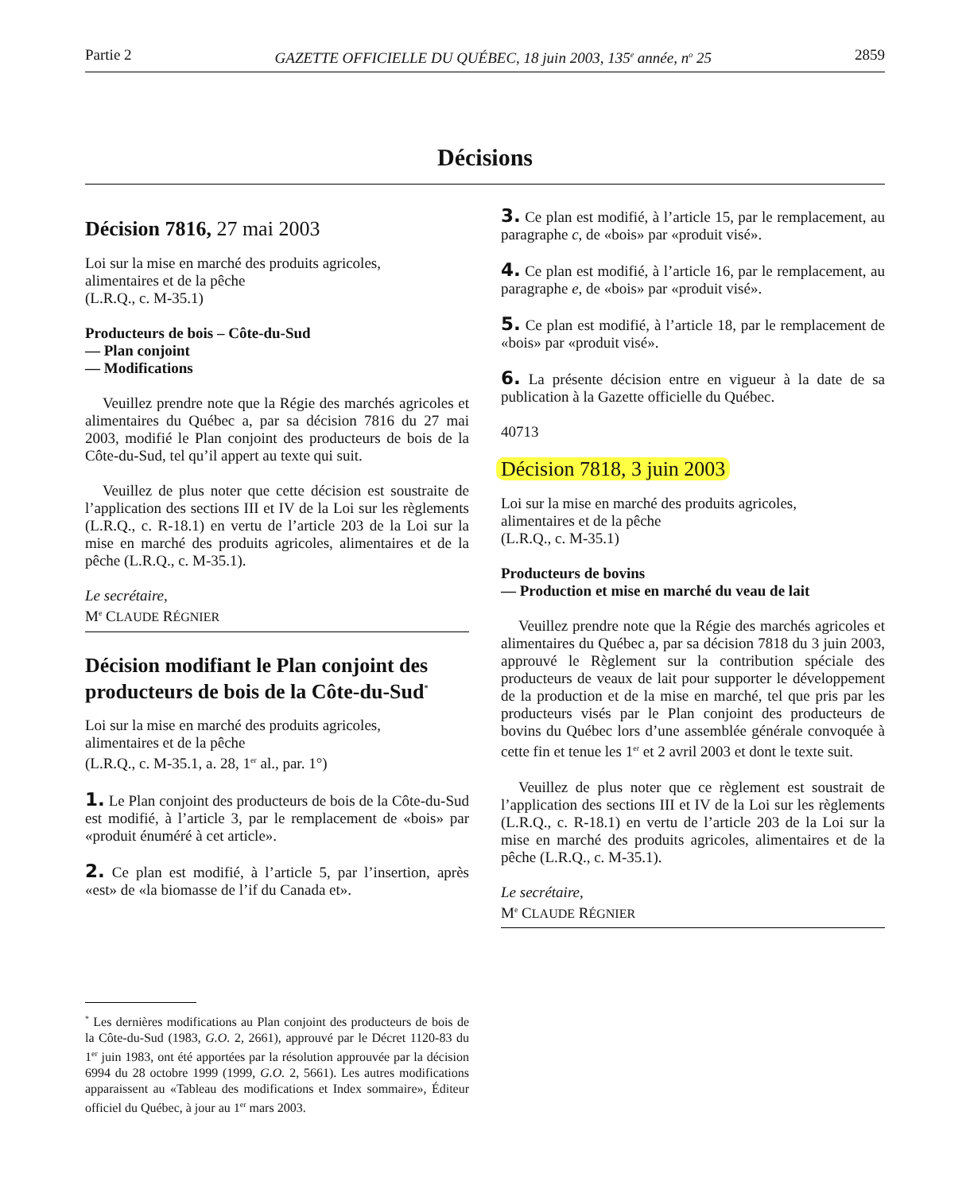Partie 2 GAZETTE OFFICIELLE DU QUÉBEC, 18 juin 2003, 135<sup>e</sup> année, n<sup>o</sup> 25 2859
Décisions
Décision 7816, 27 mai 2003
Loi sur la mise en marché des produits agricoles,
alimentaires et de la pêche
(L.R.Q., c. M-35.1)
Producteurs de bois – Côte-du-Sud
— Plan conjoint
— Modifications
Veuillez prendre note que la Régie des marchés agricoles et alimentaires du Québec a, par sa décision 7816 du 27 mai 2003, modifié le Plan conjoint des producteurs de bois de la Côte-du-Sud, tel qu’il appert au texte qui suit.
Veuillez de plus noter que cette décision est soustraite de l’application des sections III et IV de la Loi sur les règlements (L.R.Q., c. R-18.1) en vertu de l’article 203 de la Loi sur la mise en marché des produits agricoles, alimentaires et de la pêche (L.R.Q., c. M-35.1).
Le secrétaire,
M<sup>e</sup> CLAUDE RÉGNIER
Décision modifiant le Plan conjoint des producteurs de bois de la Côte-du-Sud<sup>*</sup>
Loi sur la mise en marché des produits agricoles,
alimentaires et de la pêche
(L.R.Q., c. M-35.1, a. 28, 1<sup>er</sup> al., par. 1°)
1. Le Plan conjoint des producteurs de bois de la Côte-du-Sud est modifié, à l’article 3, par le remplacement de «bois» par «produit énuméré à cet article».
2. Ce plan est modifié, à l’article 5, par l’insertion, après «est» de «la biomasse de l’if du Canada et».
<sup>*</sup> Les dernières modifications au Plan conjoint des producteurs de bois de la Côte-du-Sud (1983, G.O. 2, 2661), approuvé par le Décret 1120-83 du 1<sup>er</sup> juin 1983, ont été apportées par la résolution approuvée par la décision 6994 du 28 octobre 1999 (1999, G.O. 2, 5661). Les autres modifications apparaissent au «Tableau des modifications et Index sommaire», Éditeur officiel du Québec, à jour au 1<sup>er</sup> mars 2003.
3. Ce plan est modifié, à l’article 15, par le remplacement, au paragraphe c, de «bois» par «produit visé».
4. Ce plan est modifié, à l’article 16, par le remplacement, au paragraphe e, de «bois» par «produit visé».
5. Ce plan est modifié, à l’article 18, par le remplacement de «bois» par «produit visé».
6. La présente décision entre en vigueur à la date de sa publication à la Gazette officielle du Québec.
40713
Décision 7818, 3 juin 2003
Loi sur la mise en marché des produits agricoles,
alimentaires et de la pêche
(L.R.Q., c. M-35.1)
Producteurs de bovins
— Production et mise en marché du veau de lait
Veuillez prendre note que la Régie des marchés agricoles et alimentaires du Québec a, par sa décision 7818 du 3 juin 2003, approuvé le Règlement sur la contribution spéciale des producteurs de veaux de lait pour supporter le développement de la production et de la mise en marché, tel que pris par les producteurs visés par le Plan conjoint des producteurs de bovins du Québec lors d’une assemblée générale convoquée à cette fin et tenue les 1<sup>er</sup> et 2 avril 2003 et dont le texte suit.
Veuillez de plus noter que ce règlement est soustrait de l’application des sections III et IV de la Loi sur les règlements (L.R.Q., c. R-18.1) en vertu de l’article 203 de la Loi sur la mise en marché des produits agricoles, alimentaires et de la pêche (L.R.Q., c. M-35.1).
Le secrétaire,
M<sup>e</sup> CLAUDE RÉGNIER